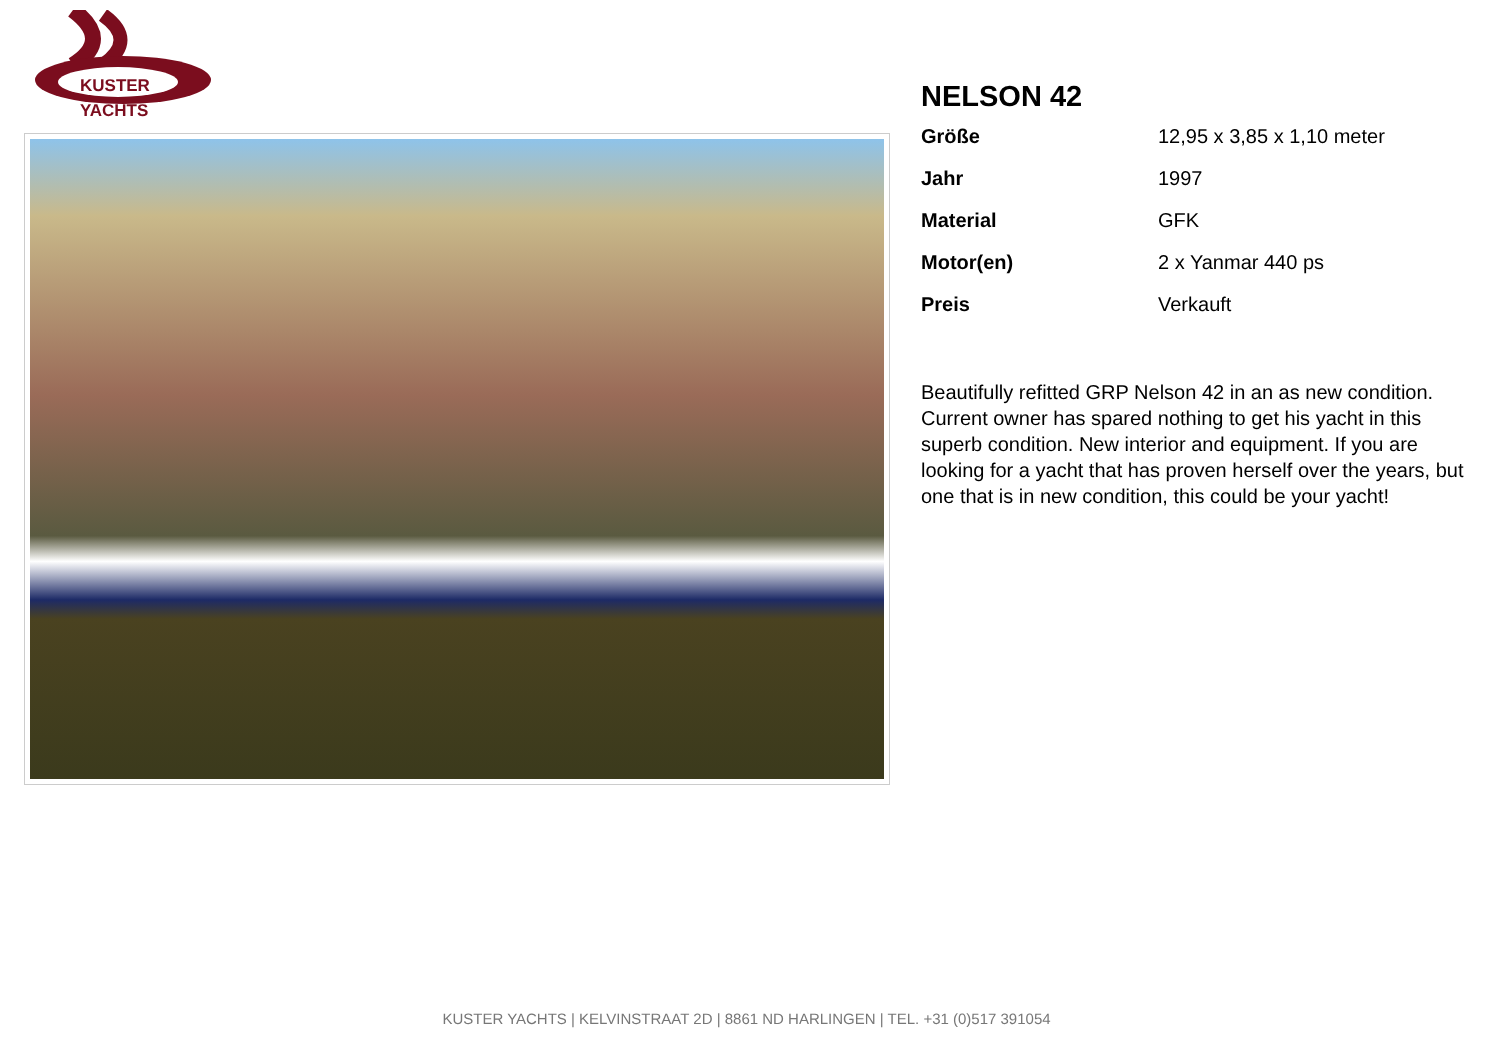KUSTER
YACHTS
NELSON 42
| Größe | 12,95 x 3,85 x 1,10 meter |
| Jahr | 1997 |
| Material | GFK |
| Motor(en) | 2 x Yanmar 440 ps |
| Preis | Verkauft |
Beautifully refitted GRP Nelson 42 in an as new condition. Current owner has spared nothing to get his yacht in this superb condition. New interior and equipment. If you are looking for a yacht that has proven herself over the years, but one that is in new condition, this could be your yacht!
KUSTER YACHTS | KELVINSTRAAT 2D | 8861 ND HARLINGEN | TEL. +31 (0)517 391054